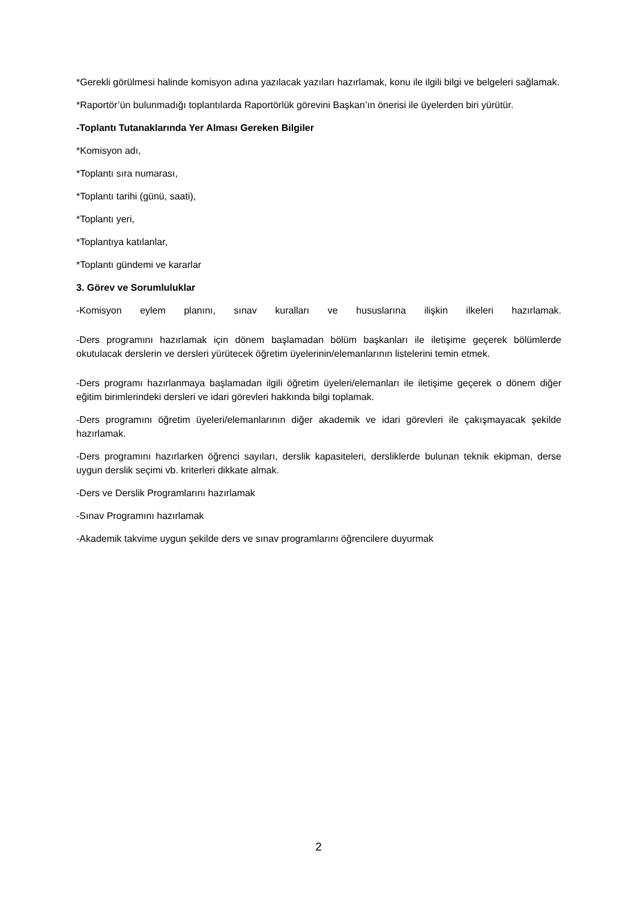*Gerekli görülmesi halinde komisyon adına yazılacak yazıları hazırlamak, konu ile ilgili bilgi ve belgeleri sağlamak.
*Raportör’ün bulunmadığı toplantılarda Raportörlük görevini Başkan’ın önerisi ile üyelerden biri yürütür.
-Toplantı Tutanaklarında Yer Alması Gereken Bilgiler
*Komisyon adı,
*Toplantı sıra numarası,
*Toplantı tarihi (günü, saati),
*Toplantı yeri,
*Toplantıya katılanlar,
*Toplantı gündemi ve kararlar
3. Görev ve Sorumluluklar
-Komisyon eylem planını, sınav kuralları ve hususlarına ilişkin ilkeleri hazırlamak.
-Ders programını hazırlamak için dönem başlamadan bölüm başkanları ile iletişime geçerek bölümlerde okutulacak derslerin ve dersleri yürütecek öğretim üyelerinin/elemanlarının listelerini temin etmek.
-Ders programı hazırlanmaya başlamadan ilgili öğretim üyeleri/elemanları ile iletişime geçerek o dönem diğer eğitim birimlerindeki dersleri ve idari görevleri hakkında bilgi toplamak.
-Ders programını öğretim üyeleri/elemanlarının diğer akademik ve idari görevleri ile çakışmayacak şekilde hazırlamak.
-Ders programını hazırlarken öğrenci sayıları, derslik kapasiteleri, dersliklerde bulunan teknik ekipman, derse uygun derslik seçimi vb. kriterleri dikkate almak.
-Ders ve Derslik Programlarını hazırlamak
-Sınav Programını hazırlamak
-Akademik takvime uygun şekilde ders ve sınav programlarını öğrencilere duyurmak
2